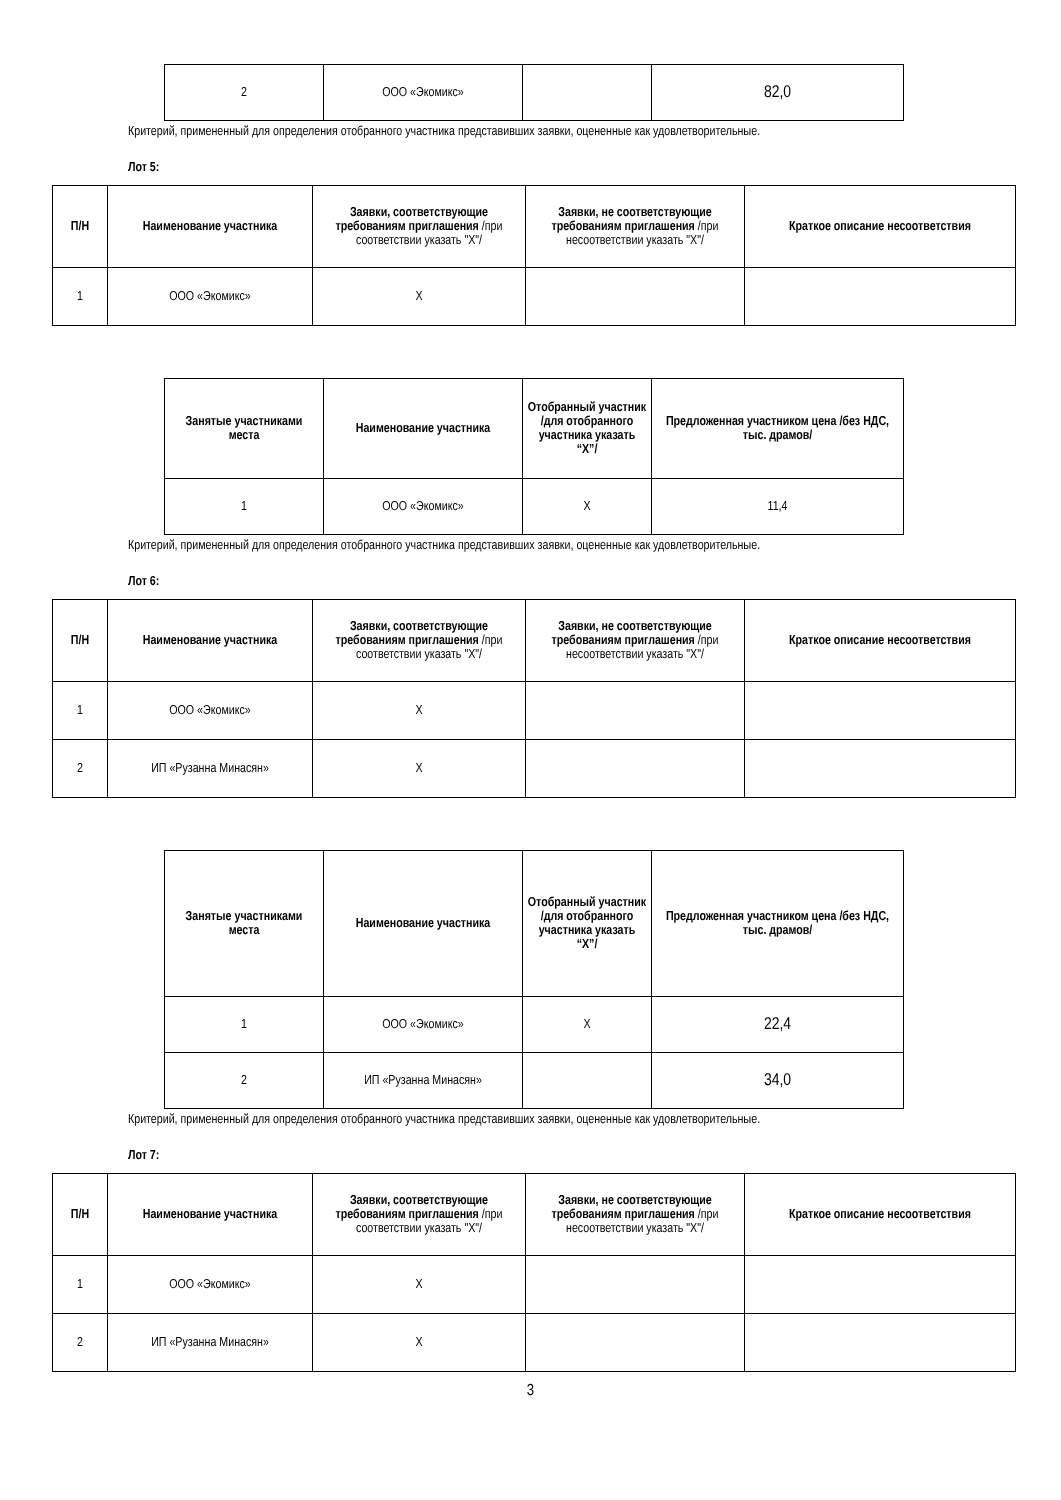| 2 | ООО «Экомикс» | | 82,0 |
Критерий, примененный для определения отобранного участника представивших заявки, оцененные как удовлетворительные.
Лот 5:
| П/Н | Наименование участника | Заявки, соответствующие требованиям приглашения /при соответствии указать "X"/ | Заявки, не соответствующие требованиям приглашения /при несоответствии указать "X"/ | Краткое описание несоответствия |
| --- | --- | --- | --- | --- |
| 1 | ООО «Экомикс» | X | | |
| Занятые участниками места | Наименование участника | Отобранный участник /для отобранного участника указать “X”/ | Предложенная участником цена /без НДС, тыс. драмов/ |
| --- | --- | --- | --- |
| 1 | ООО «Экомикс» | X | 11,4 |
Критерий, примененный для определения отобранного участника представивших заявки, оцененные как удовлетворительные.
Лот 6:
| П/Н | Наименование участника | Заявки, соответствующие требованиям приглашения /при соответствии указать "X"/ | Заявки, не соответствующие требованиям приглашения /при несоответствии указать "X"/ | Краткое описание несоответствия |
| --- | --- | --- | --- | --- |
| 1 | ООО «Экомикс» | X | | |
| 2 | ИП «Рузанна Минасян» | X | | |
| Занятые участниками места | Наименование участника | Отобранный участник /для отобранного участника указать “X”/ | Предложенная участником цена /без НДС, тыс. драмов/ |
| --- | --- | --- | --- |
| 1 | ООО «Экомикс» | X | 22,4 |
| 2 | ИП «Рузанна Минасян» | | 34,0 |
Критерий, примененный для определения отобранного участника представивших заявки, оцененные как удовлетворительные.
Лот 7:
| П/Н | Наименование участника | Заявки, соответствующие требованиям приглашения /при соответствии указать "X"/ | Заявки, не соответствующие требованиям приглашения /при несоответствии указать "X"/ | Краткое описание несоответствия |
| --- | --- | --- | --- | --- |
| 1 | ООО «Экомикс» | X | | |
| 2 | ИП «Рузанна Минасян» | X | | |
3